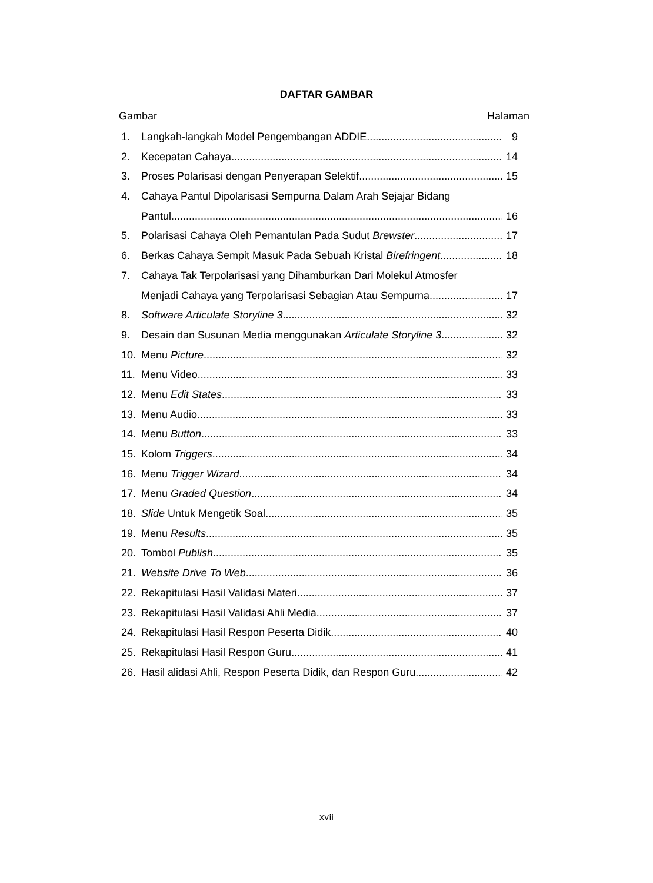DAFTAR GAMBAR
Gambar Halaman
1. Langkah-langkah Model Pengembangan ADDIE 9
2. Kecepatan Cahaya 14
3. Proses Polarisasi dengan Penyerapan Selektif 15
4. Cahaya Pantul Dipolarisasi Sempurna Dalam Arah Sejajar Bidang
Pantul 16
5. Polarisasi Cahaya Oleh Pemantulan Pada Sudut Brewster 17
6. Berkas Cahaya Sempit Masuk Pada Sebuah Kristal Birefringent 18
7. Cahaya Tak Terpolarisasi yang Dihamburkan Dari Molekul Atmosfer
Menjadi Cahaya yang Terpolarisasi Sebagian Atau Sempurna 17
8. Software Articulate Storyline 3 32
9. Desain dan Susunan Media menggunakan Articulate Storyline 3 32
10. Menu Picture 32
11. Menu Video 33
12. Menu Edit States 33
13. Menu Audio 33
14. Menu Button 33
15. Kolom Triggers 34
16. Menu Trigger Wizard 34
17. Menu Graded Question 34
18. Slide Untuk Mengetik Soal 35
19. Menu Results 35
20. Tombol Publish 35
21. Website Drive To Web 36
22. Rekapitulasi Hasil Validasi Materi 37
23. Rekapitulasi Hasil Validasi Ahli Media 37
24. Rekapitulasi Hasil Respon Peserta Didik 40
25. Rekapitulasi Hasil Respon Guru 41
26. Hasil alidasi Ahli, Respon Peserta Didik, dan Respon Guru 42
xvii